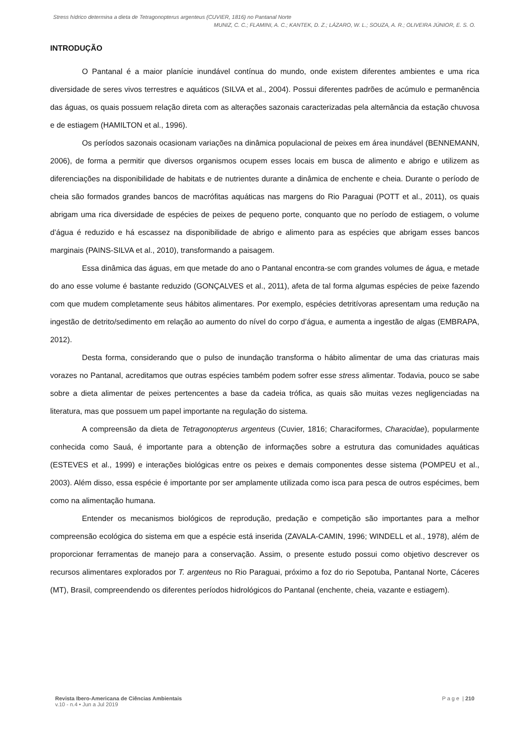Stress hídrico determina a dieta de Tetragonopterus argenteus (CUVIER, 1816) no Pantanal Norte
MUNIZ, C. C.; FLAMINI, A. C.; KANTEK, D. Z.; LÁZARO, W. L.; SOUZA, A. R.; OLIVEIRA JÚNIOR, E. S. O.
INTRODUÇÃO
O Pantanal é a maior planície inundável contínua do mundo, onde existem diferentes ambientes e uma rica diversidade de seres vivos terrestres e aquáticos (SILVA et al., 2004). Possui diferentes padrões de acúmulo e permanência das águas, os quais possuem relação direta com as alterações sazonais caracterizadas pela alternância da estação chuvosa e de estiagem (HAMILTON et al., 1996).
Os períodos sazonais ocasionam variações na dinâmica populacional de peixes em área inundável (BENNEMANN, 2006), de forma a permitir que diversos organismos ocupem esses locais em busca de alimento e abrigo e utilizem as diferenciações na disponibilidade de habitats e de nutrientes durante a dinâmica de enchente e cheia. Durante o período de cheia são formados grandes bancos de macrófitas aquáticas nas margens do Rio Paraguai (POTT et al., 2011), os quais abrigam uma rica diversidade de espécies de peixes de pequeno porte, conquanto que no período de estiagem, o volume d’água é reduzido e há escassez na disponibilidade de abrigo e alimento para as espécies que abrigam esses bancos marginais (PAINS-SILVA et al., 2010), transformando a paisagem.
Essa dinâmica das águas, em que metade do ano o Pantanal encontra-se com grandes volumes de água, e metade do ano esse volume é bastante reduzido (GONÇALVES et al., 2011), afeta de tal forma algumas espécies de peixe fazendo com que mudem completamente seus hábitos alimentares. Por exemplo, espécies detritívoras apresentam uma redução na ingestão de detrito/sedimento em relação ao aumento do nível do corpo d’água, e aumenta a ingestão de algas (EMBRAPA, 2012).
Desta forma, considerando que o pulso de inundação transforma o hábito alimentar de uma das criaturas mais vorazes no Pantanal, acreditamos que outras espécies também podem sofrer esse stress alimentar. Todavia, pouco se sabe sobre a dieta alimentar de peixes pertencentes a base da cadeia trófica, as quais são muitas vezes negligenciadas na literatura, mas que possuem um papel importante na regulação do sistema.
A compreensão da dieta de Tetragonopterus argenteus (Cuvier, 1816; Characiformes, Characidae), popularmente conhecida como Sauá, é importante para a obtenção de informações sobre a estrutura das comunidades aquáticas (ESTEVES et al., 1999) e interações biológicas entre os peixes e demais componentes desse sistema (POMPEU et al., 2003). Além disso, essa espécie é importante por ser amplamente utilizada como isca para pesca de outros espécimes, bem como na alimentação humana.
Entender os mecanismos biológicos de reprodução, predação e competição são importantes para a melhor compreensão ecológica do sistema em que a espécie está inserida (ZAVALA-CAMIN, 1996; WINDELL et al., 1978), além de proporcionar ferramentas de manejo para a conservação. Assim, o presente estudo possui como objetivo descrever os recursos alimentares explorados por T. argenteus no Rio Paraguai, próximo a foz do rio Sepotuba, Pantanal Norte, Cáceres (MT), Brasil, compreendendo os diferentes períodos hidrológicos do Pantanal (enchente, cheia, vazante e estiagem).
Revista Ibero-Americana de Ciências Ambientais
v.10 - n.4 • Jun a Jul 2019
P a g e | 210